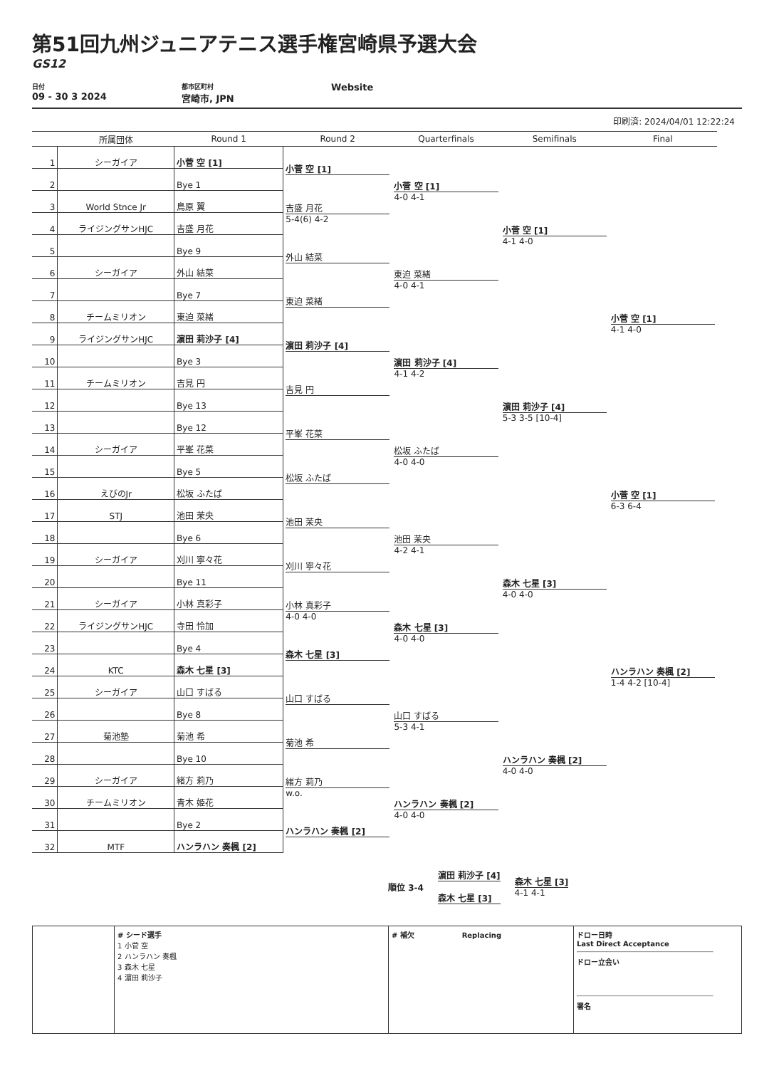第51回九州ジュニアテニス選手権宮崎県予選大会
GS12
日付
09 - 30 3 2024
都市区町村
宮崎市, JPN
Website
印刷済: 2024/04/01 12:22:24
| | 所属団体 | Round 1 | Round 2 | Quarterfinals | Semifinals | Final |
| --- | --- | --- | --- | --- | --- | --- |
| 1 | シーガイア | 小菅 空 [1] | 小菅 空 [1] | 小菅 空 [1] 4-0 4-1 | 小菅 空 [1] 4-1 4-0 | |
| 2 | | Bye 1 | | | | |
| 3 | World Stnce Jr | 鳥原 翼 | 吉盛 月花 5-4(6) 4-2 | | | |
| 4 | ライジングサンHJC | 吉盛 月花 | | | | |
| 5 | | Bye 9 | 外山 結菜 | 東迫 菜緒 4-0 4-1 | | |
| 6 | シーガイア | 外山 結菜 | | | | |
| 7 | | Bye 7 | 東迫 菜緒 | | | 小菅 空 [1] 4-1 4-0 |
| 8 | チームミリオン | 東迫 菜緒 | | | | |
| 9 | ライジングサンHJC | 濵田 莉沙子 [4] | 濵田 莉沙子 [4] | 濵田 莉沙子 [4] 4-1 4-2 | 濵田 莉沙子 [4] 5-3 3-5 [10-4] | |
| 10 | | Bye 3 | | | | |
| 11 | チームミリオン | 吉見 円 | 吉見 円 | | | |
| 12 | | Bye 13 | | | | |
| 13 | | Bye 12 | 平峯 花菜 | 松坂 ふたば 4-0 4-0 | | |
| 14 | シーガイア | 平峯 花菜 | | | | |
| 15 | | Bye 5 | 松坂 ふたば | | | 小菅 空 [1] 6-3 6-4 |
| 16 | えびのJr | 松坂 ふたば | | | | |
| 17 | STJ | 池田 茉央 | 池田 茉央 | 池田 茉央 4-2 4-1 | 森木 七星 [3] 4-0 4-0 | |
| 18 | | Bye 6 | | | | |
| 19 | シーガイア | 刈川 寧々花 | 刈川 寧々花 | | | |
| 20 | | Bye 11 | | | | |
| 21 | シーガイア | 小林 真彩子 | 小林 真彩子 4-0 4-0 | 森木 七星 [3] 4-0 4-0 | | |
| 22 | ライジングサンHJC | 寺田 怜加 | | | | |
| 23 | | Bye 4 | 森木 七星 [3] | | | ハンラハン 奏楓 [2] 1-4 4-2 [10-4] |
| 24 | KTC | 森木 七星 [3] | | | | |
| 25 | シーガイア | 山口 すばる | 山口 すばる | 山口 すばる 5-3 4-1 | ハンラハン 奏楓 [2] 4-0 4-0 | |
| 26 | | Bye 8 | | | | |
| 27 | 菊池塾 | 菊池 希 | 菊池 希 | | | |
| 28 | | Bye 10 | | | | |
| 29 | シーガイア | 緒方 莉乃 | 緒方 莉乃 w.o. | ハンラハン 奏楓 [2] 4-0 4-0 | | |
| 30 | チームミリオン | 青木 姫花 | | | | |
| 31 | | Bye 2 | ハンラハン 奏楓 [2] | | | |
| 32 | MTF | ハンラハン 奏楓 [2] | | | | |
順位 3-4
濵田 莉沙子 [4]
森木 七星 [3]
森木 七星 [3]
4-1 4-1
# シード選手
1 小菅 空
2 ハンラハン 奏楓
3 森木 七星
4 濵田 莉沙子
# 補欠 Replacing
ドロー日時
Last Direct Acceptance
ドロー立会い
署名